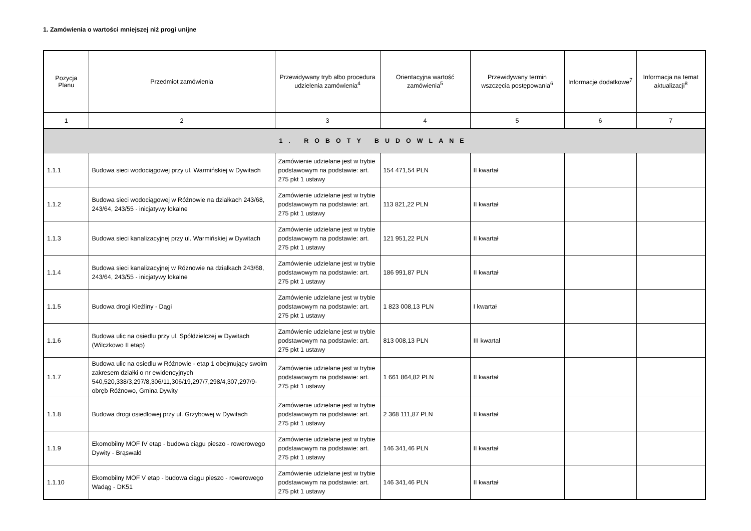1. Zamówienia o wartości mniejszej niż progi unijne
| Pozycja Planu | Przedmiot zamówienia | Przewidywany tryb albo procedura udzielenia zamówienia<sup>4</sup> | Orientacyjna wartość zamówienia<sup>5</sup> | Przewidywany termin wszczęcia postępowania<sup>6</sup> | Informacje dodatkowe<sup>7</sup> | Informacja na temat aktualizacji<sup>8</sup> |
| --- | --- | --- | --- | --- | --- | --- |
| 1 | 2 | 3 | 4 | 5 | 6 | 7 |
| 1. ROBOTY BUDOWLANE | | | | | | |
| 1.1.1 | Budowa sieci wodociągowej przy ul. Warmińskiej w Dywitach | Zamówienie udzielane jest w trybie podstawowym na podstawie: art. 275 pkt 1 ustawy | 154 471,54 PLN | II kwartał | | |
| 1.1.2 | Budowa sieci wodociągowej w Różnowie na działkach 243/68, 243/64, 243/55 - inicjatywy lokalne | Zamówienie udzielane jest w trybie podstawowym na podstawie: art. 275 pkt 1 ustawy | 113 821,22 PLN | II kwartał | | |
| 1.1.3 | Budowa sieci kanalizacyjnej przy ul. Warmińskiej w Dywitach | Zamówienie udzielane jest w trybie podstawowym na podstawie: art. 275 pkt 1 ustawy | 121 951,22 PLN | II kwartał | | |
| 1.1.4 | Budowa sieci kanalizacyjnej w Różnowie na działkach 243/68, 243/64, 243/55 - inicjatywy lokalne | Zamówienie udzielane jest w trybie podstawowym na podstawie: art. 275 pkt 1 ustawy | 186 991,87 PLN | II kwartał | | |
| 1.1.5 | Budowa drogi Kieźliny - Dągi | Zamówienie udzielane jest w trybie podstawowym na podstawie: art. 275 pkt 1 ustawy | 1 823 008,13 PLN | I kwartał | | |
| 1.1.6 | Budowa ulic na osiedlu przy ul. Spółdzielczej w Dywitach (Wilczkowo II etap) | Zamówienie udzielane jest w trybie podstawowym na podstawie: art. 275 pkt 1 ustawy | 813 008,13 PLN | III kwartał | | |
| 1.1.7 | Budowa ulic na osiedlu w Różnowie - etap 1 obejmujący swoim zakresem działki o nr ewidencyjnych 540,520,338/3,297/8,306/11,306/19,297/7,298/4,307,297/9-obręb Różnowo, Gmina Dywity | Zamówienie udzielane jest w trybie podstawowym na podstawie: art. 275 pkt 1 ustawy | 1 661 864,82 PLN | II kwartał | | |
| 1.1.8 | Budowa drogi osiedlowej przy ul. Grzybowej w Dywitach | Zamówienie udzielane jest w trybie podstawowym na podstawie: art. 275 pkt 1 ustawy | 2 368 111,87 PLN | II kwartał | | |
| 1.1.9 | Ekomobilny MOF IV etap - budowa ciągu pieszo - rowerowego Dywity - Brąswałd | Zamówienie udzielane jest w trybie podstawowym na podstawie: art. 275 pkt 1 ustawy | 146 341,46 PLN | II kwartał | | |
| 1.1.10 | Ekomobilny MOF V etap - budowa ciągu pieszo - rowerowego Wadąg - DK51 | Zamówienie udzielane jest w trybie podstawowym na podstawie: art. 275 pkt 1 ustawy | 146 341,46 PLN | II kwartał | | |